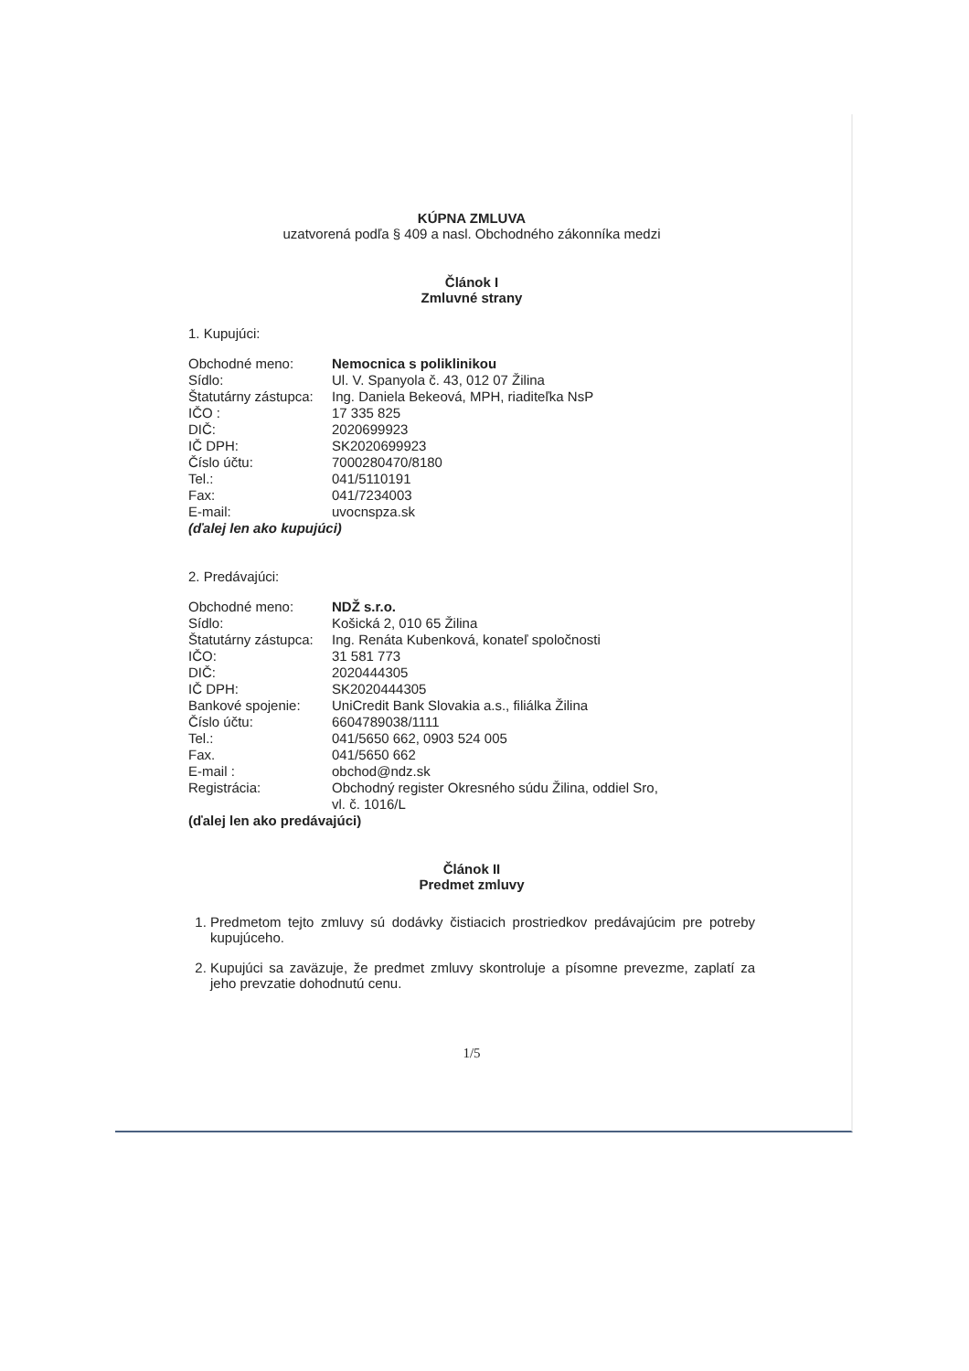KÚPNA ZMLUVA
uzatvorená podľa § 409 a nasl. Obchodného zákonníka medzi
Článok I
Zmluvné strany
1. Kupujúci:
| Obchodné meno: | Nemocnica s poliklinikou |
| Sídlo: | Ul. V. Spanyola č. 43, 012 07 Žilina |
| Štatutárny zástupca: | Ing. Daniela Bekeová, MPH, riaditeľka NsP |
| IČO : | 17 335 825 |
| DIČ: | 2020699923 |
| IČ DPH: | SK2020699923 |
| Číslo účtu: | 7000280470/8180 |
| Tel.: | 041/5110191 |
| Fax: | 041/7234003 |
| E-mail: | uvocnspza.sk |
(ďalej len ako kupujúci)
2. Predávajúci:
| Obchodné meno: | NDŽ s.r.o. |
| Sídlo: | Košická 2, 010 65 Žilina |
| Štatutárny zástupca: | Ing. Renáta Kubenková, konateľ spoločnosti |
| IČO: | 31 581 773 |
| DIČ: | 2020444305 |
| IČ DPH: | SK2020444305 |
| Bankové spojenie: | UniCredit Bank Slovakia a.s., filiálka Žilina |
| Číslo účtu: | 6604789038/1111 |
| Tel.: | 041/5650 662, 0903 524 005 |
| Fax. | 041/5650 662 |
| E-mail : | obchod@ndz.sk |
| Registrácia: | Obchodný register Okresného súdu Žilina, oddiel Sro, vl. č. 1016/L |
(ďalej len ako predávajúci)
Článok II
Predmet zmluvy
1. Predmetom tejto zmluvy sú dodávky čistiacich prostriedkov predávajúcim pre potreby kupujúceho.
2. Kupujúci sa zaväzuje, že predmet zmluvy skontroluje a písomne prevezme, zaplatí za jeho prevzatie dohodnutú cenu.
1/5